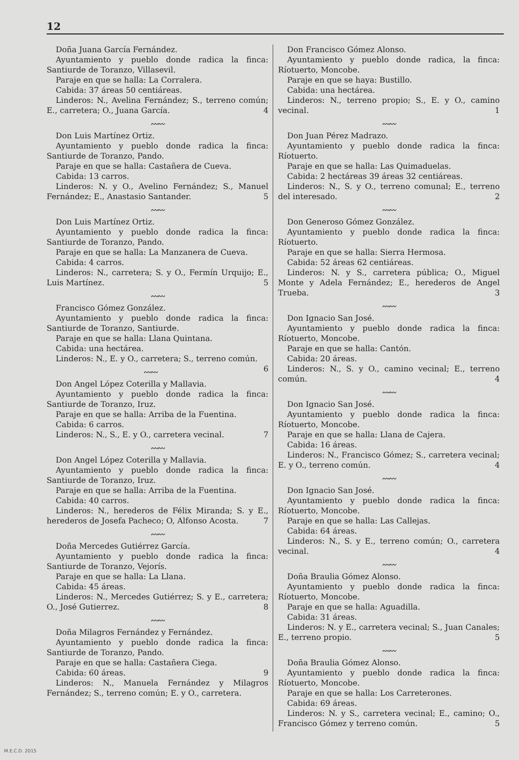12
Doña Juana García Fernández.
Ayuntamiento y pueblo donde radica la finca: Santiurde de Toranzo, Villasevil.
Paraje en que se halla: La Corralera.
Cabida: 37 áreas 50 centiáreas.
Linderos: N., Avelina Fernández; S., terreno común; E., carretera; O., Juana García. 4
〰〰
Don Luis Martínez Ortiz.
Ayuntamiento y pueblo donde radica la finca: Santiurde de Toranzo, Pando.
Paraje en que se halla: Castañera de Cueva.
Cabida: 13 carros.
Linderos: N. y O., Avelino Fernández; S., Manuel Fernández; E., Anastasio Santander. 5
〰〰
Don Luis Martínez Ortiz.
Ayuntamiento y pueblo donde radica la finca: Santiurde de Toranzo, Pando.
Paraje en que se halla: La Manzanera de Cueva.
Cabida: 4 carros.
Linderos: N., carretera; S. y O., Fermín Urquijo; E., Luis Martínez. 5
〰〰
Francisco Gómez González.
Ayuntamiento y pueblo donde radica la finca: Santiurde de Toranzo, Santiurde.
Paraje en que se halla: Llana Quintana.
Cabida: una hectárea.
Linderos: N., E. y O., carretera; S., terreno común. 6
〰〰
Don Angel López Coterilla y Mallavia.
Ayuntamiento y pueblo donde radica la finca: Santiurde de Toranzo, Iruz.
Paraje en que se halla: Arriba de la Fuentina.
Cabida: 6 carros.
Linderos: N., S., E. y O., carretera vecinal. 7
〰〰
Don Angel López Coterilla y Mallavia.
Ayuntamiento y pueblo donde radica la finca: Santiurde de Toranzo, Iruz.
Paraje en que se halla: Arriba de la Fuentina.
Cabida: 40 carros.
Linderos: N., herederos de Félix Miranda; S. y E., herederos de Josefa Pacheco; O, Alfonso Acosta. 7
〰〰
Doña Mercedes Gutiérrez García.
Ayuntamiento y pueblo donde radica la finca: Santiurde de Toranzo, Vejorís.
Paraje en que se halla: La Llana.
Cabida: 45 áreas.
Linderos: N., Mercedes Gutiérrez; S. y E., carretera; O., José Gutierrez. 8
〰〰
Doña Milagros Fernández y Fernández.
Ayuntamiento y pueblo donde radica la finca: Santiurde de Toranzo, Pando.
Paraje en que se halla: Castañera Ciega.
Cabida: 60 áreas. 9
Linderos: N., Manuela Fernández y Milagros Fernández; S., terreno común; E. y O., carretera.
Don Francisco Gómez Alonso.
Ayuntamiento y pueblo donde radica, la finca: Ríotuerto, Moncobe.
Paraje en que se haya: Bustillo.
Cabida: una hectárea.
Linderos: N., terreno propio; S., E. y O., camino vecinal. 1
〰〰
Don Juan Pérez Madrazo.
Ayuntamiento y pueblo donde radica la finca: Ríotuerto.
Paraje en que se halla: Las Quimaduelas.
Cabida: 2 hectáreas 39 áreas 32 centiáreas.
Linderos: N., S. y O., terreno comunal; E., terreno del interesado. 2
〰〰
Don Generoso Gómez González.
Ayuntamiento y pueblo donde radica la finca: Ríotuerto.
Paraje en que se halla: Sierra Hermosa.
Cabida: 52 áreas 62 centiáreas.
Linderos: N. y S., carretera pública; O., Miguel Monte y Adela Fernández; E., herederos de Angel Trueba. 3
〰〰
Don Ignacio San José.
Ayuntamiento y pueblo donde radica la finca: Ríotuerto, Moncobe.
Paraje en que se halla: Cantón.
Cabida: 20 áreas.
Linderos: N., S. y O., camino vecinal; E., terreno común. 4
〰〰
Don Ignacio San José.
Ayuntamiento y pueblo donde radica la finca: Ríotuerto, Moncobe.
Paraje en que se halla: Llana de Cajera.
Cabida: 16 áreas.
Linderos: N., Francisco Gómez; S., carretera vecinal; E. y O., terreno común. 4
〰〰
Don Ignacio San José.
Ayuntamiento y pueblo donde radica la finca: Ríotuerto, Moncobe.
Paraje en que se halla: Las Callejas.
Cabida: 64 áreas.
Linderos: N., S. y E., terreno común; O., carretera vecinal. 4
〰〰
Doña Braulia Gómez Alonso.
Ayuntamiento y pueblo donde radica la finca: Ríotuerto, Moncobe.
Paraje en que se halla: Aguadilla.
Cabida: 31 áreas.
Linderos: N. y E., carretera vecinal; S., Juan Canales; E., terreno propio. 5
〰〰
Doña Braulia Gómez Alonso.
Ayuntamiento y pueblo donde radica la finca: Ríotuerto, Moncobe.
Paraje en que se halla: Los Carreterones.
Cabida: 69 áreas.
Linderos: N. y S., carretera vecinal; E., camino; O., Francisco Gómez y terreno común. 5
M.E.C.D. 2015